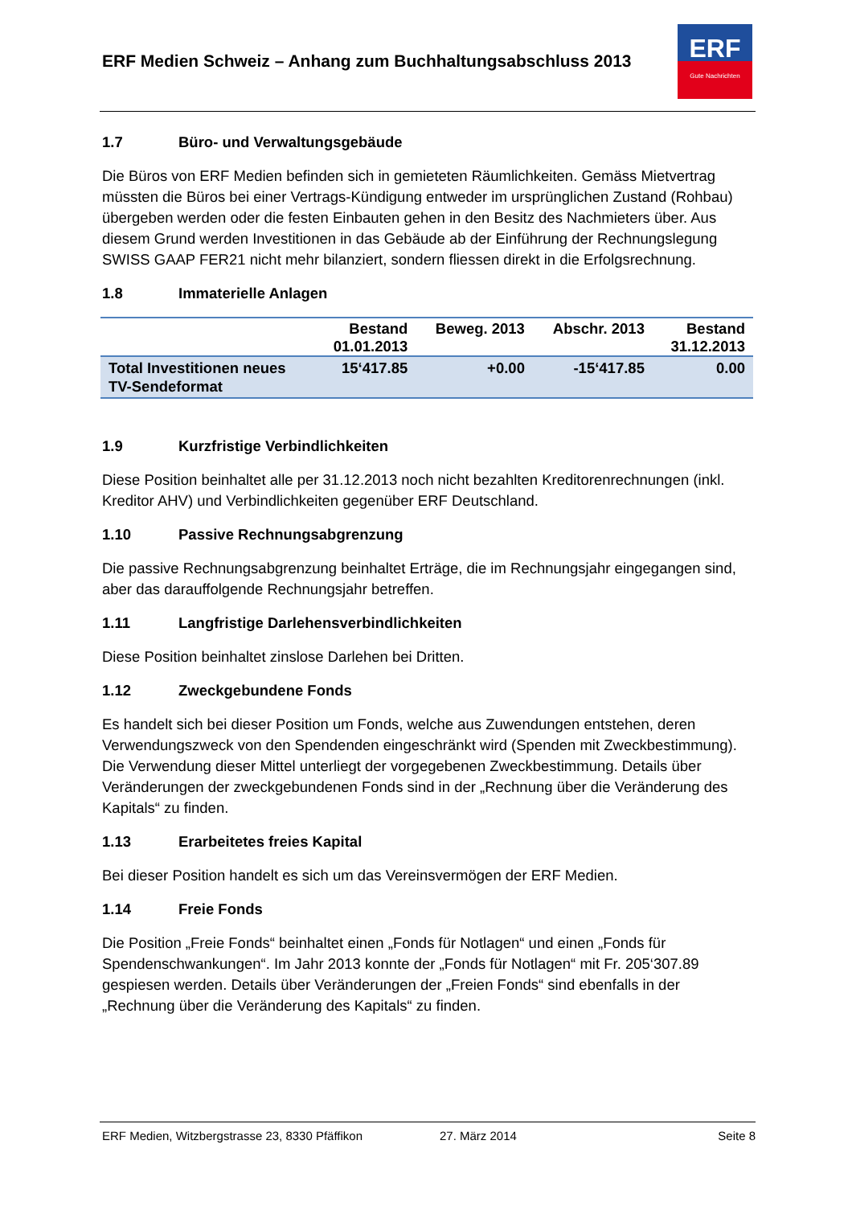ERF Medien Schweiz – Anhang zum Buchhaltungsabschluss 2013
ERF
Gute Nachrichten
1.7 Büro- und Verwaltungsgebäude
Die Büros von ERF Medien befinden sich in gemieteten Räumlichkeiten. Gemäss Mietvertrag müssten die Büros bei einer Vertrags-Kündigung entweder im ursprünglichen Zustand (Rohbau) übergeben werden oder die festen Einbauten gehen in den Besitz des Nachmieters über. Aus diesem Grund werden Investitionen in das Gebäude ab der Einführung der Rechnungslegung SWISS GAAP FER21 nicht mehr bilanziert, sondern fliessen direkt in die Erfolgsrechnung.
1.8 Immaterielle Anlagen
| | Bestand 01.01.2013 | Beweg. 2013 | Abschr. 2013 | Bestand 31.12.2013 |
| --- | --- | --- | --- | --- |
| Total Investitionen neues TV-Sendeformat | 15‘417.85 | +0.00 | -15‘417.85 | 0.00 |
1.9 Kurzfristige Verbindlichkeiten
Diese Position beinhaltet alle per 31.12.2013 noch nicht bezahlten Kreditorenrechnungen (inkl. Kreditor AHV) und Verbindlichkeiten gegenüber ERF Deutschland.
1.10 Passive Rechnungsabgrenzung
Die passive Rechnungsabgrenzung beinhaltet Erträge, die im Rechnungsjahr eingegangen sind, aber das darauffolgende Rechnungsjahr betreffen.
1.11 Langfristige Darlehensverbindlichkeiten
Diese Position beinhaltet zinslose Darlehen bei Dritten.
1.12 Zweckgebundene Fonds
Es handelt sich bei dieser Position um Fonds, welche aus Zuwendungen entstehen, deren Verwendungszweck von den Spendenden eingeschränkt wird (Spenden mit Zweckbestimmung). Die Verwendung dieser Mittel unterliegt der vorgegebenen Zweckbestimmung. Details über Veränderungen der zweckgebundenen Fonds sind in der „Rechnung über die Veränderung des Kapitals“ zu finden.
1.13 Erarbeitetes freies Kapital
Bei dieser Position handelt es sich um das Vereinsvermögen der ERF Medien.
1.14 Freie Fonds
Die Position „Freie Fonds“ beinhaltet einen „Fonds für Notlagen“ und einen „Fonds für Spendenschwankungen“. Im Jahr 2013 konnte der „Fonds für Notlagen“ mit Fr. 205‘307.89 gespiesen werden. Details über Veränderungen der „Freien Fonds“ sind ebenfalls in der „Rechnung über die Veränderung des Kapitals“ zu finden.
ERF Medien, Witzbergstrasse 23, 8330 Pfäffikon 27. März 2014 Seite 8